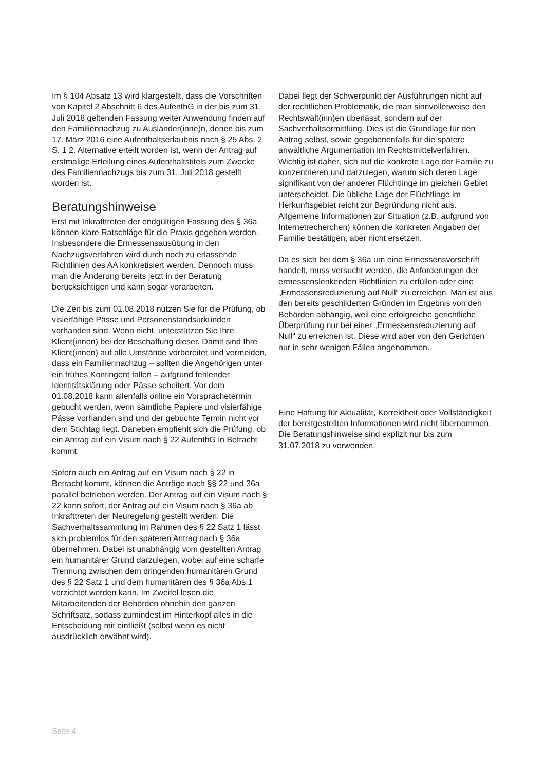Im § 104 Absatz 13 wird klargestellt, dass die Vorschriften von Kapitel 2 Abschnitt 6 des AufenthG in der bis zum 31. Juli 2018 geltenden Fassung weiter Anwendung finden auf den Familiennachzug zu Ausländer(inne)n, denen bis zum 17. März 2016 eine Aufenthaltserlaubnis nach § 25 Abs. 2 S. 1 2. Alternative erteilt worden ist, wenn der Antrag auf erstmalige Erteilung eines Aufenthaltstitels zum Zwecke des Familiennachzugs bis zum 31. Juli 2018 gestellt worden ist.
Beratungshinweise
Erst mit Inkrafttreten der endgültigen Fassung des § 36a können klare Ratschläge für die Praxis gegeben werden. Insbesondere die Ermessensausübung in den Nachzugsverfahren wird durch noch zu erlassende Richtlinien des AA konkretisiert werden. Dennoch muss man die Änderung bereits jetzt in der Beratung berücksichtigen und kann sogar vorarbeiten.
Die Zeit bis zum 01.08.2018 nutzen Sie für die Prüfung, ob visierfähige Pässe und Personenstandsurkunden vorhanden sind. Wenn nicht, unterstützen Sie Ihre Klient(innen) bei der Beschaffung dieser. Damit sind Ihre Klient(innen) auf alle Umstände vorbereitet und vermeiden, dass ein Familiennachzug – sollten die Angehörigen unter ein frühes Kontingent fallen – aufgrund fehlender Identitätsklärung oder Pässe scheitert. Vor dem 01.08.2018 kann allenfalls online ein Vorsprachetermin gebucht werden, wenn sämtliche Papiere und visierfähige Pässe vorhanden sind und der gebuchte Termin nicht vor dem Stichtag liegt. Daneben empfiehlt sich die Prüfung, ob ein Antrag auf ein Visum nach § 22 AufenthG in Betracht kommt.
Sofern auch ein Antrag auf ein Visum nach § 22 in Betracht kommt, können die Anträge nach §§ 22 und 36a parallel betrieben werden. Der Antrag auf ein Visum nach § 22 kann sofort, der Antrag auf ein Visum nach § 36a ab Inkrafttreten der Neuregelung gestellt werden. Die Sachverhaltssammlung im Rahmen des § 22 Satz 1 lässt sich problemlos für den späteren Antrag nach § 36a übernehmen. Dabei ist unabhängig vom gestellten Antrag ein humanitärer Grund darzulegen, wobei auf eine scharfe Trennung zwischen dem dringenden humanitären Grund des § 22 Satz 1 und dem humanitären des § 36a Abs.1 verzichtet werden kann. Im Zweifel lesen die Mitarbeitenden der Behörden ohnehin den ganzen Schriftsatz, sodass zumindest im Hinterkopf alles in die Entscheidung mit einfließt (selbst wenn es nicht ausdrücklich erwähnt wird).
Dabei liegt der Schwerpunkt der Ausführungen nicht auf der rechtlichen Problematik, die man sinnvollerweise den Rechtswält(inn)en überlässt, sondern auf der Sachverhaltsermittlung. Dies ist die Grundlage für den Antrag selbst, sowie gegebenenfalls für die spätere anwaltliche Argumentation im Rechtsmittelverfahren. Wichtig ist daher, sich auf die konkrete Lage der Familie zu konzentrieren und darzulegen, warum sich deren Lage signifikant von der anderer Flüchtlinge im gleichen Gebiet unterscheidet. Die übliche Lage der Flüchtlinge im Herkunftsgebiet reicht zur Begründung nicht aus. Allgemeine Informationen zur Situation (z.B. aufgrund von Internetrecherchen) können die konkreten Angaben der Familie bestätigen, aber nicht ersetzen.
Da es sich bei dem § 36a um eine Ermessensvorschrift handelt, muss versucht werden, die Anforderungen der ermessenslenkenden Richtlinien zu erfüllen oder eine „Ermessensreduzierung auf Null“ zu erreichen. Man ist aus den bereits geschilderten Gründen im Ergebnis von den Behörden abhängig, weil eine erfolgreiche gerichtliche Überprüfung nur bei einer „Ermessensreduzierung auf Null“ zu erreichen ist. Diese wird aber von den Gerichten nur in sehr wenigen Fällen angenommen.
Eine Haftung für Aktualität, Korrektheit oder Vollständigkeit der bereitgestellten Informationen wird nicht übernommen. Die Beratungshinweise sind explizit nur bis zum 31.07.2018 zu verwenden.
Seite 4